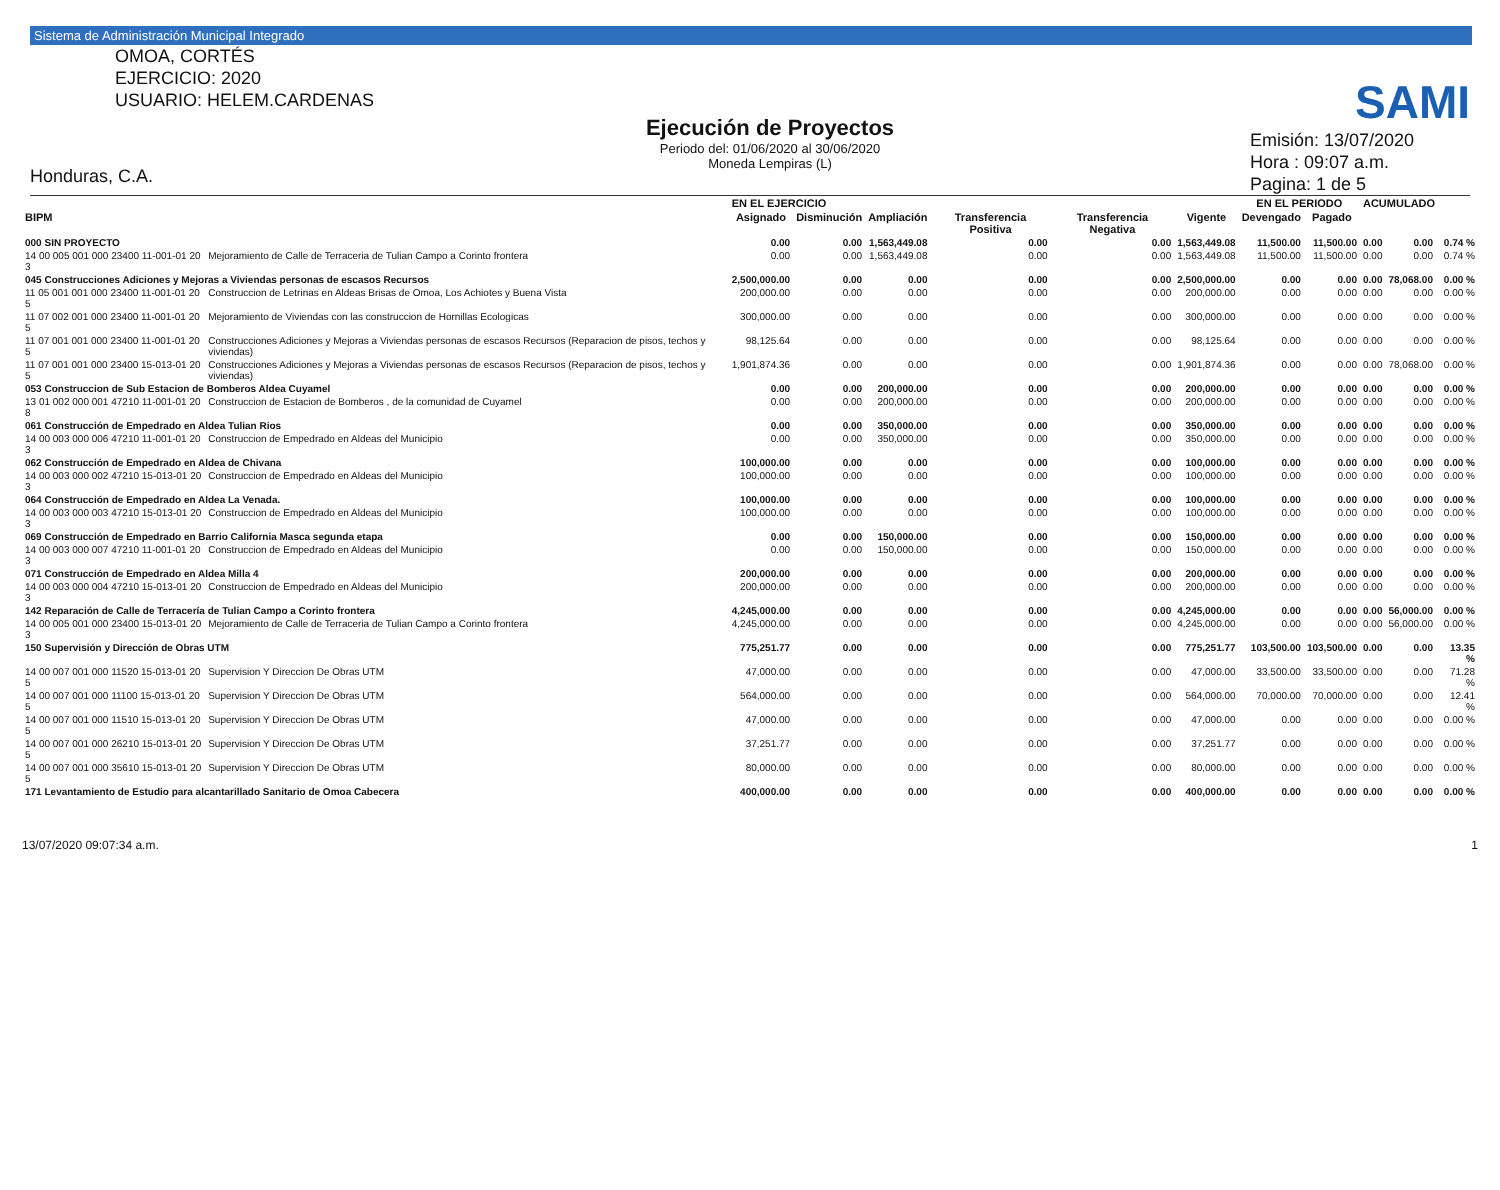Sistema de Administración Municipal Integrado
OMOA, CORTÉS
EJERCICIO: 2020
USUARIO: HELEM.CARDENAS
Honduras, C.A.
Ejecución de Proyectos
Periodo del: 01/06/2020 al 30/06/2020
Moneda Lempiras (L)
SAMI
Emisión: 13/07/2020
Hora : 09:07 a.m.
Pagina: 1 de 5
| | | EN EL EJERCICIO | | | | | | EN EL PERIODO | | ACUMULADO | | |
| --- | --- | --- | --- | --- | --- | --- | --- | --- | --- | --- | --- | --- |
| BIPM | | Asignado | Disminución | Ampliación | Transferencia Positiva | Transferencia Negativa | Vigente | Devengado | Pagado | | | |
| 000 SIN PROYECTO | | 0.00 | 0.00 | 1,563,449.08 | 0.00 | 0.00 | 1,563,449.08 | 11,500.00 | 11,500.00 | 0.00 | 0.00 | 0.74 % |
| 14 00 005 001 000 23400 11-001-01 20 3 | Mejoramiento de Calle de Terraceria de Tulian Campo a Corinto frontera | 0.00 | 0.00 | 1,563,449.08 | 0.00 | 0.00 | 1,563,449.08 | 11,500.00 | 11,500.00 | 0.00 | 0.00 | 0.74 % |
| 045 Construcciones Adiciones y Mejoras a Viviendas personas de escasos Recursos | | 2,500,000.00 | 0.00 | 0.00 | 0.00 | 0.00 | 2,500,000.00 | 0.00 | 0.00 | 0.00 | 78,068.00 | 0.00 % |
| 11 05 001 001 000 23400 11-001-01 20 5 | Construccion de Letrinas en Aldeas Brisas de Omoa, Los Achiotes y Buena Vista | 200,000.00 | 0.00 | 0.00 | 0.00 | 0.00 | 200,000.00 | 0.00 | 0.00 | 0.00 | 0.00 | 0.00 % |
| 11 07 002 001 000 23400 11-001-01 20 5 | Mejoramiento de Viviendas con las construccion de Hornillas Ecologicas | 300,000.00 | 0.00 | 0.00 | 0.00 | 0.00 | 300,000.00 | 0.00 | 0.00 | 0.00 | 0.00 | 0.00 % |
| 11 07 001 001 000 23400 11-001-01 20 5 | Construcciones Adiciones y Mejoras a Viviendas personas de escasos Recursos (Reparacion de pisos, techos y viviendas) | 98,125.64 | 0.00 | 0.00 | 0.00 | 0.00 | 98,125.64 | 0.00 | 0.00 | 0.00 | 0.00 | 0.00 % |
| 11 07 001 001 000 23400 15-013-01 20 5 | Construcciones Adiciones y Mejoras a Viviendas personas de escasos Recursos (Reparacion de pisos, techos y viviendas) | 1,901,874.36 | 0.00 | 0.00 | 0.00 | 0.00 | 1,901,874.36 | 0.00 | 0.00 | 0.00 | 78,068.00 | 0.00 % |
| 053 Construccion de Sub Estacion de Bomberos Aldea Cuyamel | | 0.00 | 0.00 | 200,000.00 | 0.00 | 0.00 | 200,000.00 | 0.00 | 0.00 | 0.00 | 0.00 | 0.00 % |
| 13 01 002 000 001 47210 11-001-01 20 8 | Construccion de Estacion de Bomberos , de la comunidad de Cuyamel | 0.00 | 0.00 | 200,000.00 | 0.00 | 0.00 | 200,000.00 | 0.00 | 0.00 | 0.00 | 0.00 | 0.00 % |
| 061 Construcción de Empedrado en Aldea Tulian Rios | | 0.00 | 0.00 | 350,000.00 | 0.00 | 0.00 | 350,000.00 | 0.00 | 0.00 | 0.00 | 0.00 | 0.00 % |
| 14 00 003 000 006 47210 11-001-01 20 3 | Construccion de Empedrado en Aldeas del Municipio | 0.00 | 0.00 | 350,000.00 | 0.00 | 0.00 | 350,000.00 | 0.00 | 0.00 | 0.00 | 0.00 | 0.00 % |
| 062 Construcción de Empedrado en Aldea de Chivana | | 100,000.00 | 0.00 | 0.00 | 0.00 | 0.00 | 100,000.00 | 0.00 | 0.00 | 0.00 | 0.00 | 0.00 % |
| 14 00 003 000 002 47210 15-013-01 20 3 | Construccion de Empedrado en Aldeas del Municipio | 100,000.00 | 0.00 | 0.00 | 0.00 | 0.00 | 100,000.00 | 0.00 | 0.00 | 0.00 | 0.00 | 0.00 % |
| 064 Construcción de Empedrado en Aldea La Venada. | | 100,000.00 | 0.00 | 0.00 | 0.00 | 0.00 | 100,000.00 | 0.00 | 0.00 | 0.00 | 0.00 | 0.00 % |
| 14 00 003 000 003 47210 15-013-01 20 3 | Construccion de Empedrado en Aldeas del Municipio | 100,000.00 | 0.00 | 0.00 | 0.00 | 0.00 | 100,000.00 | 0.00 | 0.00 | 0.00 | 0.00 | 0.00 % |
| 069 Construcción de Empedrado en Barrio California Masca segunda etapa | | 0.00 | 0.00 | 150,000.00 | 0.00 | 0.00 | 150,000.00 | 0.00 | 0.00 | 0.00 | 0.00 | 0.00 % |
| 14 00 003 000 007 47210 11-001-01 20 3 | Construccion de Empedrado en Aldeas del Municipio | 0.00 | 0.00 | 150,000.00 | 0.00 | 0.00 | 150,000.00 | 0.00 | 0.00 | 0.00 | 0.00 | 0.00 % |
| 071 Construcción de Empedrado en Aldea Milla 4 | | 200,000.00 | 0.00 | 0.00 | 0.00 | 0.00 | 200,000.00 | 0.00 | 0.00 | 0.00 | 0.00 | 0.00 % |
| 14 00 003 000 004 47210 15-013-01 20 3 | Construccion de Empedrado en Aldeas del Municipio | 200,000.00 | 0.00 | 0.00 | 0.00 | 0.00 | 200,000.00 | 0.00 | 0.00 | 0.00 | 0.00 | 0.00 % |
| 142 Reparación de Calle de Terracería de Tulian Campo a Corinto frontera | | 4,245,000.00 | 0.00 | 0.00 | 0.00 | 0.00 | 4,245,000.00 | 0.00 | 0.00 | 0.00 | 56,000.00 | 0.00 % |
| 14 00 005 001 000 23400 15-013-01 20 3 | Mejoramiento de Calle de Terraceria de Tulian Campo a Corinto frontera | 4,245,000.00 | 0.00 | 0.00 | 0.00 | 0.00 | 4,245,000.00 | 0.00 | 0.00 | 0.00 | 56,000.00 | 0.00 % |
| 150 Supervisión y Dirección de Obras UTM | | 775,251.77 | 0.00 | 0.00 | 0.00 | 0.00 | 775,251.77 | 103,500.00 | 103,500.00 | 0.00 | 0.00 | 13.35 % |
| 14 00 007 001 000 11520 15-013-01 20 5 | Supervision Y Direccion De Obras UTM | 47,000.00 | 0.00 | 0.00 | 0.00 | 0.00 | 47,000.00 | 33,500.00 | 33,500.00 | 0.00 | 0.00 | 71.28 % |
| 14 00 007 001 000 11100 15-013-01 20 5 | Supervision Y Direccion De Obras UTM | 564,000.00 | 0.00 | 0.00 | 0.00 | 0.00 | 564,000.00 | 70,000.00 | 70,000.00 | 0.00 | 0.00 | 12.41 % |
| 14 00 007 001 000 11510 15-013-01 20 5 | Supervision Y Direccion De Obras UTM | 47,000.00 | 0.00 | 0.00 | 0.00 | 0.00 | 47,000.00 | 0.00 | 0.00 | 0.00 | 0.00 | 0.00 % |
| 14 00 007 001 000 26210 15-013-01 20 5 | Supervision Y Direccion De Obras UTM | 37,251.77 | 0.00 | 0.00 | 0.00 | 0.00 | 37,251.77 | 0.00 | 0.00 | 0.00 | 0.00 | 0.00 % |
| 14 00 007 001 000 35610 15-013-01 20 5 | Supervision Y Direccion De Obras UTM | 80,000.00 | 0.00 | 0.00 | 0.00 | 0.00 | 80,000.00 | 0.00 | 0.00 | 0.00 | 0.00 | 0.00 % |
| 171 Levantamiento de Estudio para alcantarillado Sanitario de Omoa Cabecera | | 400,000.00 | 0.00 | 0.00 | 0.00 | 0.00 | 400,000.00 | 0.00 | 0.00 | 0.00 | 0.00 | 0.00 % |
13/07/2020 09:07:34 a.m. 1